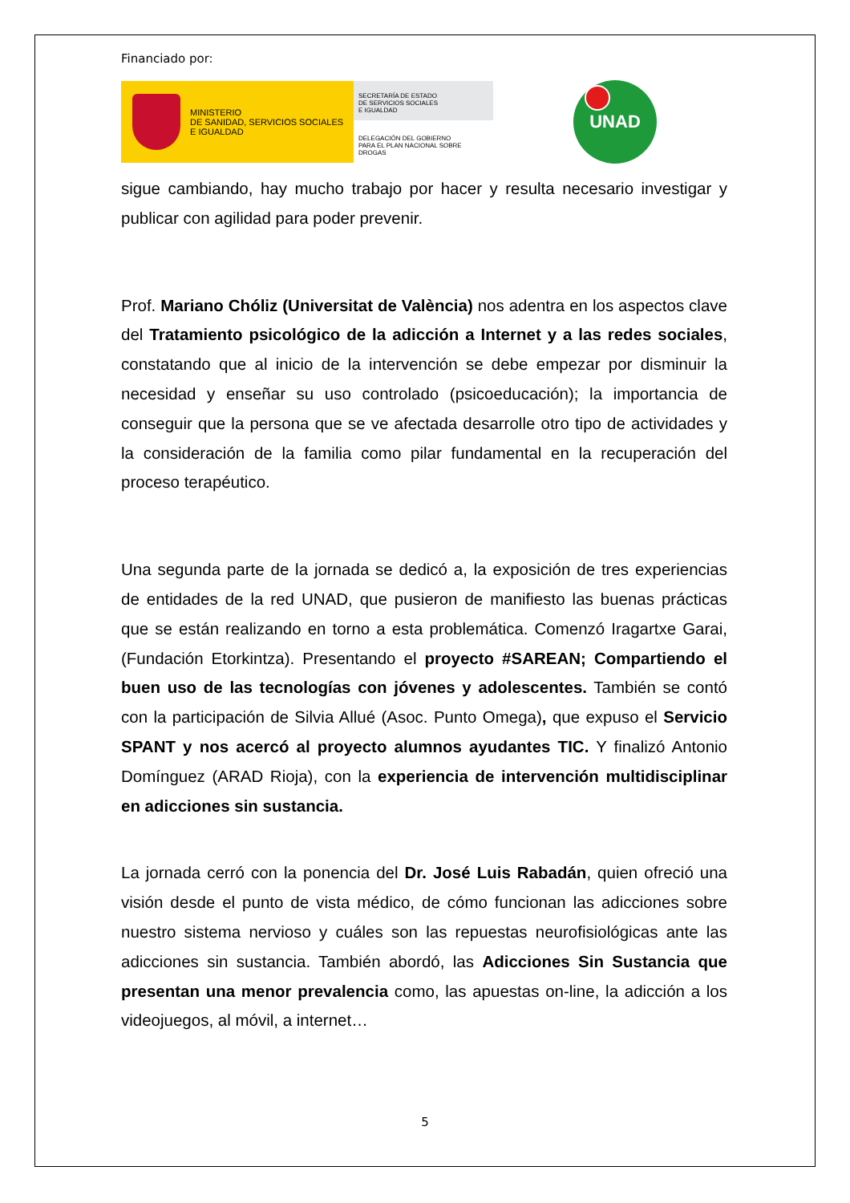Financiado por:
MINISTERIO
DE SANIDAD, SERVICIOS SOCIALES
E IGUALDAD
SECRETARÍA DE ESTADO
DE SERVICIOS SOCIALES
E IGUALDAD
DELEGACIÓN DEL GOBIERNO
PARA EL PLAN NACIONAL SOBRE DROGAS
UNAD
sigue cambiando, hay mucho trabajo por hacer y resulta necesario investigar y publicar con agilidad para poder prevenir.
Prof. Mariano Chóliz (Universitat de València) nos adentra en los aspectos clave del Tratamiento psicológico de la adicción a Internet y a las redes sociales, constatando que al inicio de la intervención se debe empezar por disminuir la necesidad y enseñar su uso controlado (psicoeducación); la importancia de conseguir que la persona que se ve afectada desarrolle otro tipo de actividades y la consideración de la familia como pilar fundamental en la recuperación del proceso terapéutico.
Una segunda parte de la jornada se dedicó a, la exposición de tres experiencias de entidades de la red UNAD, que pusieron de manifiesto las buenas prácticas que se están realizando en torno a esta problemática. Comenzó Iragartxe Garai, (Fundación Etorkintza). Presentando el proyecto #SAREAN; Compartiendo el buen uso de las tecnologías con jóvenes y adolescentes. También se contó con la participación de Silvia Allué (Asoc. Punto Omega), que expuso el Servicio SPANT y nos acercó al proyecto alumnos ayudantes TIC. Y finalizó Antonio Domínguez (ARAD Rioja), con la experiencia de intervención multidisciplinar en adicciones sin sustancia.
La jornada cerró con la ponencia del Dr. José Luis Rabadán, quien ofreció una visión desde el punto de vista médico, de cómo funcionan las adicciones sobre nuestro sistema nervioso y cuáles son las repuestas neurofisiológicas ante las adicciones sin sustancia. También abordó, las Adicciones Sin Sustancia que presentan una menor prevalencia como, las apuestas on-line, la adicción a los videojuegos, al móvil, a internet…
5